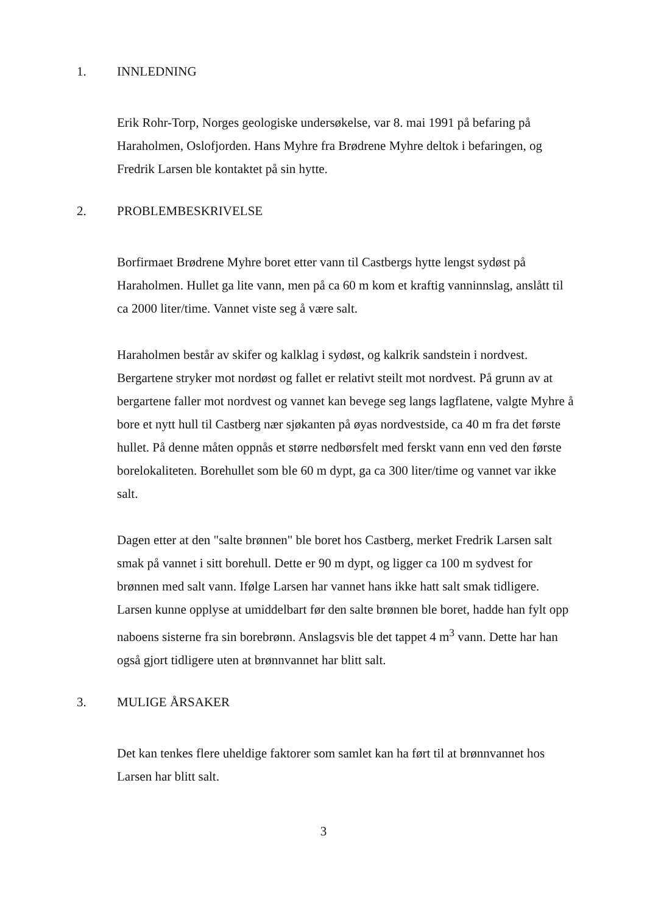1. INNLEDNING
Erik Rohr-Torp, Norges geologiske undersøkelse, var 8. mai 1991 på befaring på Haraholmen, Oslofjorden. Hans Myhre fra Brødrene Myhre deltok i befaringen, og Fredrik Larsen ble kontaktet på sin hytte.
2. PROBLEMBESKRIVELSE
Borfirmaet Brødrene Myhre boret etter vann til Castbergs hytte lengst sydøst på Haraholmen. Hullet ga lite vann, men på ca 60 m kom et kraftig vanninnslag, anslått til ca 2000 liter/time. Vannet viste seg å være salt.
Haraholmen består av skifer og kalklag i sydøst, og kalkrik sandstein i nordvest. Bergartene stryker mot nordøst og fallet er relativt steilt mot nordvest. På grunn av at bergartene faller mot nordvest og vannet kan bevege seg langs lagflatene, valgte Myhre å bore et nytt hull til Castberg nær sjøkanten på øyas nordvestside, ca 40 m fra det første hullet. På denne måten oppnås et større nedbørsfelt med ferskt vann enn ved den første borelokaliteten. Borehullet som ble 60 m dypt, ga ca 300 liter/time og vannet var ikke salt.
Dagen etter at den "salte brønnen" ble boret hos Castberg, merket Fredrik Larsen salt smak på vannet i sitt borehull. Dette er 90 m dypt, og ligger ca 100 m sydvest for brønnen med salt vann. Ifølge Larsen har vannet hans ikke hatt salt smak tidligere. Larsen kunne opplyse at umiddelbart før den salte brønnen ble boret, hadde han fylt opp naboens sisterne fra sin borebrønn. Anslagsvis ble det tappet 4 m<sup>3</sup> vann. Dette har han også gjort tidligere uten at brønnvannet har blitt salt.
3. MULIGE ÅRSAKER
Det kan tenkes flere uheldige faktorer som samlet kan ha ført til at brønnvannet hos Larsen har blitt salt.
3